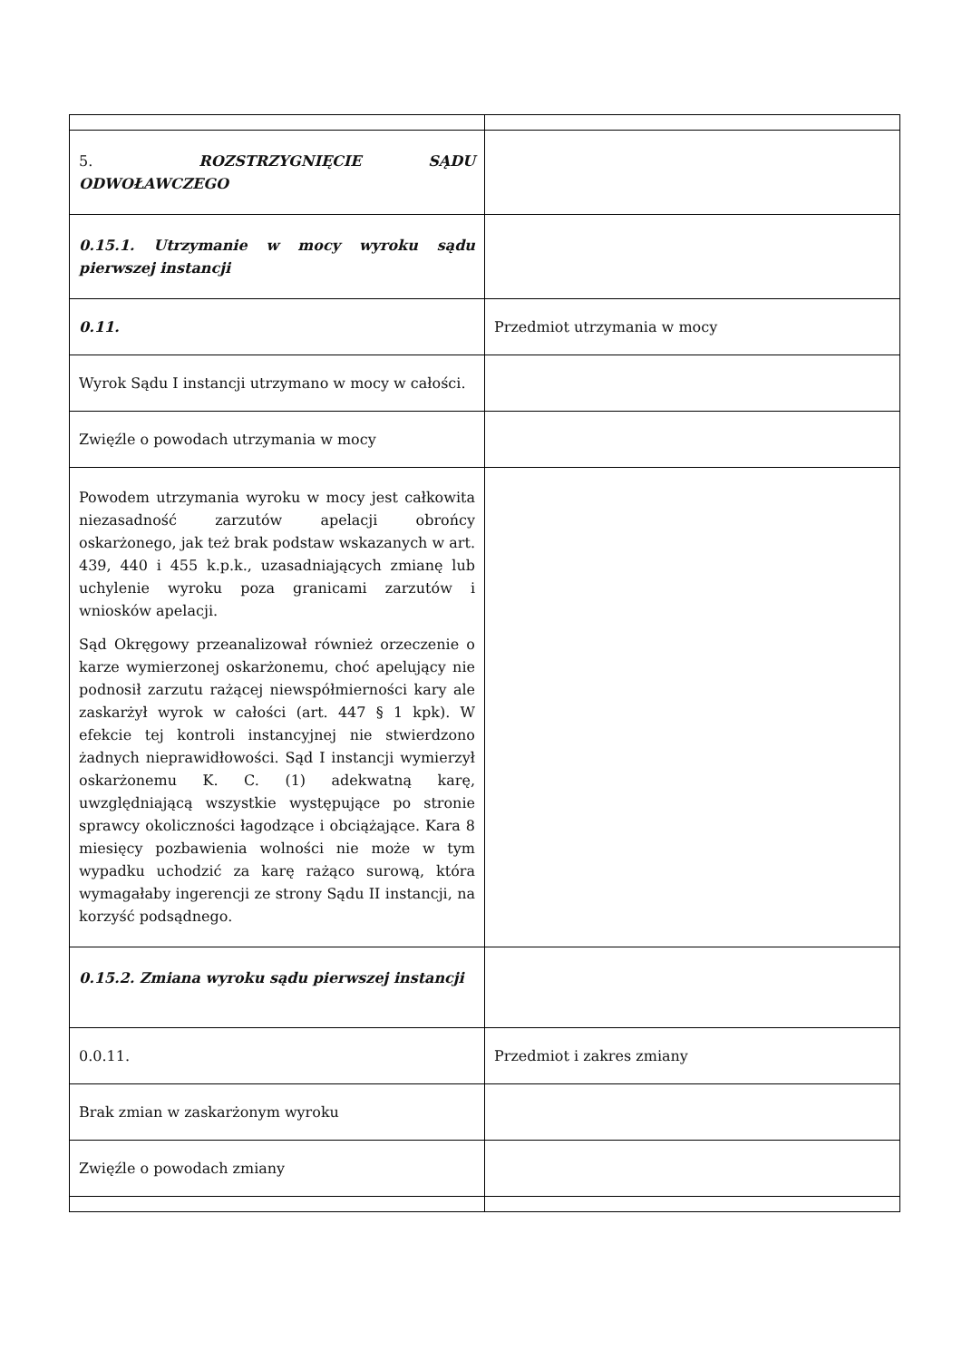| 5. ROZSTRZYGNIĘCIE SĄDU ODWOŁAWCZEGO | |
| 0.15.1. Utrzymanie w mocy wyroku sądu pierwszej instancji | |
| 0.11. | Przedmiot utrzymania w mocy |
| Wyrok Sądu I instancji utrzymano w mocy w całości. | |
| Zwięźle o powodach utrzymania w mocy | |
| Powodem utrzymania wyroku w mocy jest całkowita niezasadność zarzutów apelacji obrońcy oskarżonego, jak też brak podstaw wskazanych w art. 439, 440 i 455 k.p.k., uzasadniających zmianę lub uchylenie wyroku poza granicami zarzutów i wniosków apelacji. Sąd Okręgowy przeanalizował również orzeczenie o karze wymierzonej oskarżonemu, choć apelujący nie podnosił zarzutu rażącej niewspółmierności kary ale zaskarżył wyrok w całości (art. 447 § 1 kpk). W efekcie tej kontroli instancyjnej nie stwierdzono żadnych nieprawidłowości. Sąd I instancji wymierzył oskarżonemu K. C. (1) adekwatną karę, uwzględniającą wszystkie występujące po stronie sprawcy okoliczności łagodzące i obciążające. Kara 8 miesięcy pozbawienia wolności nie może w tym wypadku uchodzić za karę rażąco surową, która wymagałaby ingerencji ze strony Sądu II instancji, na korzyść podsądnego. | |
| 0.15.2. Zmiana wyroku sądu pierwszej instancji | |
| 0.0.11. | Przedmiot i zakres zmiany |
| Brak zmian w zaskarżonym wyroku | |
| Zwięźle o powodach zmiany | |